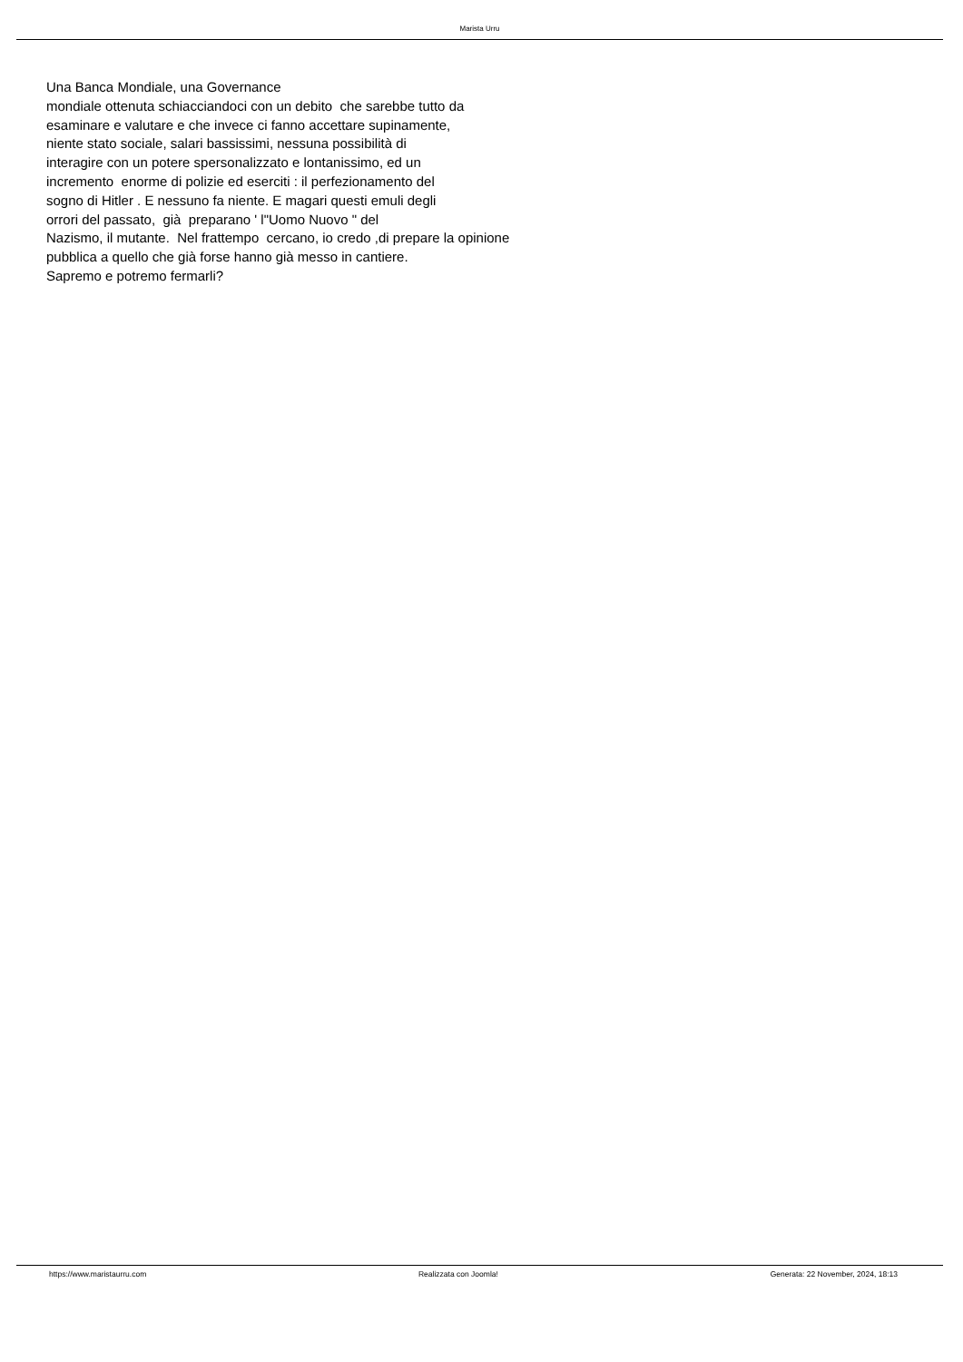Marista Urru
Una Banca Mondiale, una Governance mondiale ottenuta schiacciandoci con un debito che sarebbe tutto da esaminare e valutare e che invece ci fanno accettare supinamente, niente stato sociale, salari bassissimi, nessuna possibilità di interagire con un potere spersonalizzato e lontanissimo, ed un incremento enorme di polizie ed eserciti : il perfezionamento del sogno di Hitler . E nessuno fa niente. E magari questi emuli degli orrori del passato, già preparano ' l"Uomo Nuovo " del Nazismo, il mutante. Nel frattempo cercano, io credo ,di prepare la opinione pubblica a quello che già forse hanno già messo in cantiere. Sapremo e potremo fermarli?
https://www.maristaurru.com Realizzata con Joomla! Generata: 22 November, 2024, 18:13